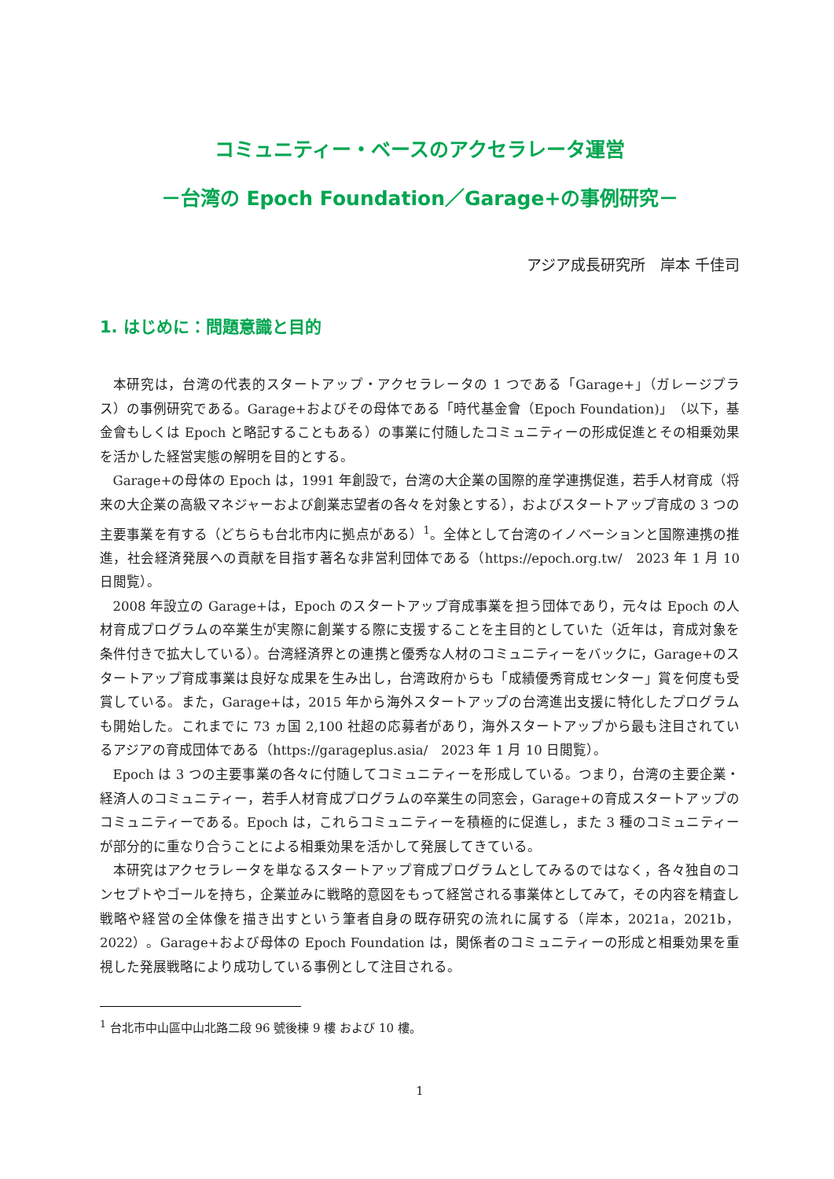コミュニティー・ベースのアクセラレータ運営
－台湾の Epoch Foundation／Garage+の事例研究－
アジア成長研究所　岸本 千佳司
1. はじめに：問題意識と目的
本研究は，台湾の代表的スタートアップ・アクセラレータの 1 つである「Garage+」（ガレージプラス）の事例研究である。Garage+およびその母体である「時代基金會（Epoch Foundation)」（以下，基金會もしくは Epoch と略記することもある）の事業に付随したコミュニティーの形成促進とその相乗効果を活かした経営実態の解明を目的とする。
Garage+の母体の Epoch は，1991 年創設で，台湾の大企業の国際的産学連携促進，若手人材育成（将来の大企業の高級マネジャーおよび創業志望者の各々を対象とする），およびスタートアップ育成の 3 つの主要事業を有する（どちらも台北市内に拠点がある）<sup>1</sup>。全体として台湾のイノベーションと国際連携の推進，社会経済発展への貢献を目指す著名な非営利団体である（https://epoch.org.tw/　2023 年 1 月 10 日閲覧）。
2008 年設立の Garage+は，Epoch のスタートアップ育成事業を担う団体であり，元々は Epoch の人材育成プログラムの卒業生が実際に創業する際に支援することを主目的としていた（近年は，育成対象を条件付きで拡大している）。台湾経済界との連携と優秀な人材のコミュニティーをバックに，Garage+のスタートアップ育成事業は良好な成果を生み出し，台湾政府からも「成績優秀育成センター」賞を何度も受賞している。また，Garage+は，2015 年から海外スタートアップの台湾進出支援に特化したプログラムも開始した。これまでに 73 ヵ国 2,100 社超の応募者があり，海外スタートアップから最も注目されているアジアの育成団体である（https://garageplus.asia/　2023 年 1 月 10 日閲覧）。
Epoch は 3 つの主要事業の各々に付随してコミュニティーを形成している。つまり，台湾の主要企業・経済人のコミュニティー，若手人材育成プログラムの卒業生の同窓会，Garage+の育成スタートアップのコミュニティーである。Epoch は，これらコミュニティーを積極的に促進し，また 3 種のコミュニティーが部分的に重なり合うことによる相乗効果を活かして発展してきている。
本研究はアクセラレータを単なるスタートアップ育成プログラムとしてみるのではなく，各々独自のコンセプトやゴールを持ち，企業並みに戦略的意図をもって経営される事業体としてみて，その内容を精査し戦略や経営の全体像を描き出すという筆者自身の既存研究の流れに属する（岸本，2021a，2021b，2022）。Garage+および母体の Epoch Foundation は，関係者のコミュニティーの形成と相乗効果を重視した発展戦略により成功している事例として注目される。
<sup>1</sup> 台北市中山區中山北路二段 96 號後棟 9 樓 および 10 樓。
1